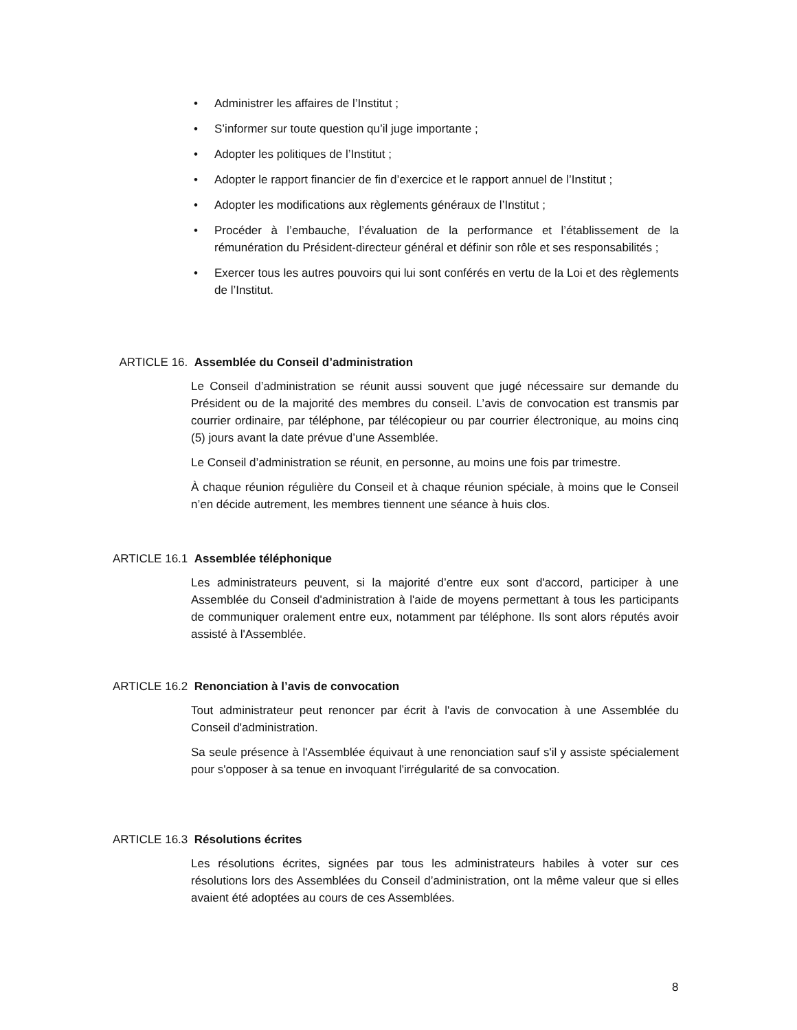• Administrer les affaires de l’Institut ;
• S’informer sur toute question qu’il juge importante ;
• Adopter les politiques de l’Institut ;
• Adopter le rapport financier de fin d’exercice et le rapport annuel de l’Institut ;
• Adopter les modifications aux règlements généraux de l’Institut ;
• Procéder à l’embauche, l’évaluation de la performance et l’établissement de la rémunération du Président-directeur général et définir son rôle et ses responsabilités ;
• Exercer tous les autres pouvoirs qui lui sont conférés en vertu de la Loi et des règlements de l’Institut.
ARTICLE 16. Assemblée du Conseil d’administration
Le Conseil d’administration se réunit aussi souvent que jugé nécessaire sur demande du Président ou de la majorité des membres du conseil. L’avis de convocation est transmis par courrier ordinaire, par téléphone, par télécopieur ou par courrier électronique, au moins cinq (5) jours avant la date prévue d’une Assemblée.
Le Conseil d’administration se réunit, en personne, au moins une fois par trimestre.
À chaque réunion régulière du Conseil et à chaque réunion spéciale, à moins que le Conseil n’en décide autrement, les membres tiennent une séance à huis clos.
ARTICLE 16.1 Assemblée téléphonique
Les administrateurs peuvent, si la majorité d’entre eux sont d'accord, participer à une Assemblée du Conseil d'administration à l'aide de moyens permettant à tous les participants de communiquer oralement entre eux, notamment par téléphone. Ils sont alors réputés avoir assisté à l'Assemblée.
ARTICLE 16.2 Renonciation à l’avis de convocation
Tout administrateur peut renoncer par écrit à l'avis de convocation à une Assemblée du Conseil d'administration.
Sa seule présence à l'Assemblée équivaut à une renonciation sauf s'il y assiste spécialement pour s'opposer à sa tenue en invoquant l'irrégularité de sa convocation.
ARTICLE 16.3 Résolutions écrites
Les résolutions écrites, signées par tous les administrateurs habiles à voter sur ces résolutions lors des Assemblées du Conseil d’administration, ont la même valeur que si elles avaient été adoptées au cours de ces Assemblées.
8